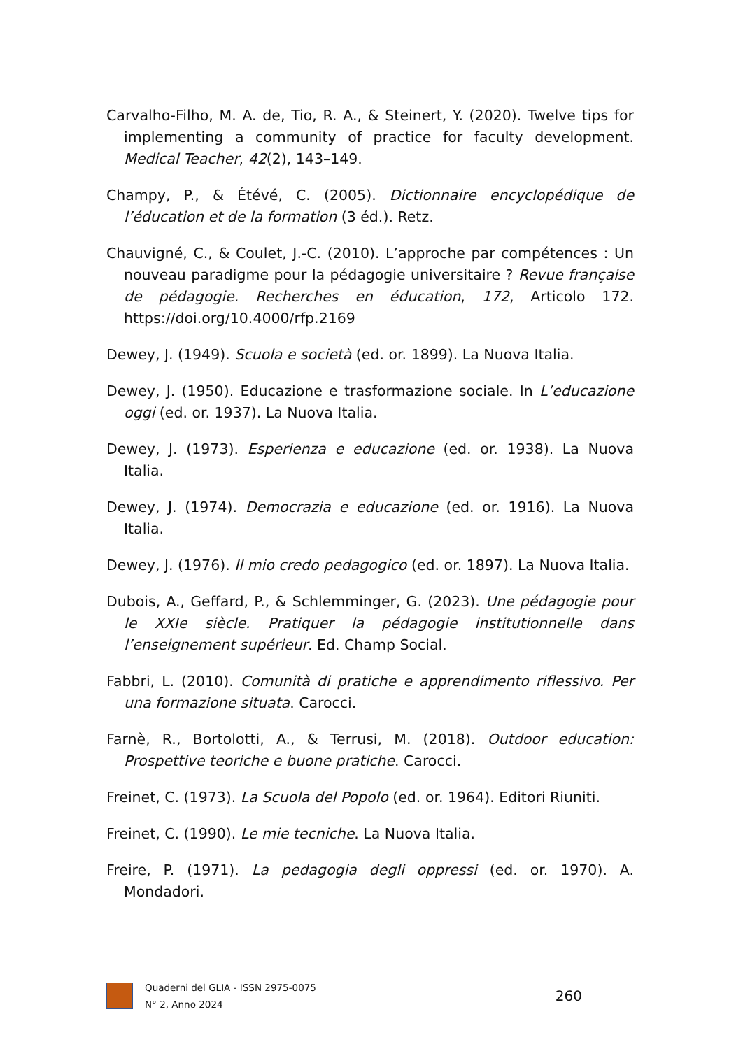Carvalho-Filho, M. A. de, Tio, R. A., & Steinert, Y. (2020). Twelve tips for implementing a community of practice for faculty development. Medical Teacher, 42(2), 143–149.
Champy, P., & Étévé, C. (2005). Dictionnaire encyclopédique de l’éducation et de la formation (3 éd.). Retz.
Chauvigné, C., & Coulet, J.-C. (2010). L’approche par compétences : Un nouveau paradigme pour la pédagogie universitaire ? Revue française de pédagogie. Recherches en éducation, 172, Articolo 172. https://doi.org/10.4000/rfp.2169
Dewey, J. (1949). Scuola e società (ed. or. 1899). La Nuova Italia.
Dewey, J. (1950). Educazione e trasformazione sociale. In L’educazione oggi (ed. or. 1937). La Nuova Italia.
Dewey, J. (1973). Esperienza e educazione (ed. or. 1938). La Nuova Italia.
Dewey, J. (1974). Democrazia e educazione (ed. or. 1916). La Nuova Italia.
Dewey, J. (1976). Il mio credo pedagogico (ed. or. 1897). La Nuova Italia.
Dubois, A., Geffard, P., & Schlemminger, G. (2023). Une pédagogie pour le XXIe siècle. Pratiquer la pédagogie institutionnelle dans l’enseignement supérieur. Ed. Champ Social.
Fabbri, L. (2010). Comunità di pratiche e apprendimento riflessivo. Per una formazione situata. Carocci.
Farnè, R., Bortolotti, A., & Terrusi, M. (2018). Outdoor education: Prospettive teoriche e buone pratiche. Carocci.
Freinet, C. (1973). La Scuola del Popolo (ed. or. 1964). Editori Riuniti.
Freinet, C. (1990). Le mie tecniche. La Nuova Italia.
Freire, P. (1971). La pedagogia degli oppressi (ed. or. 1970). A. Mondadori.
Quaderni del GLIA - ISSN 2975-0075
N° 2, Anno 2024
260